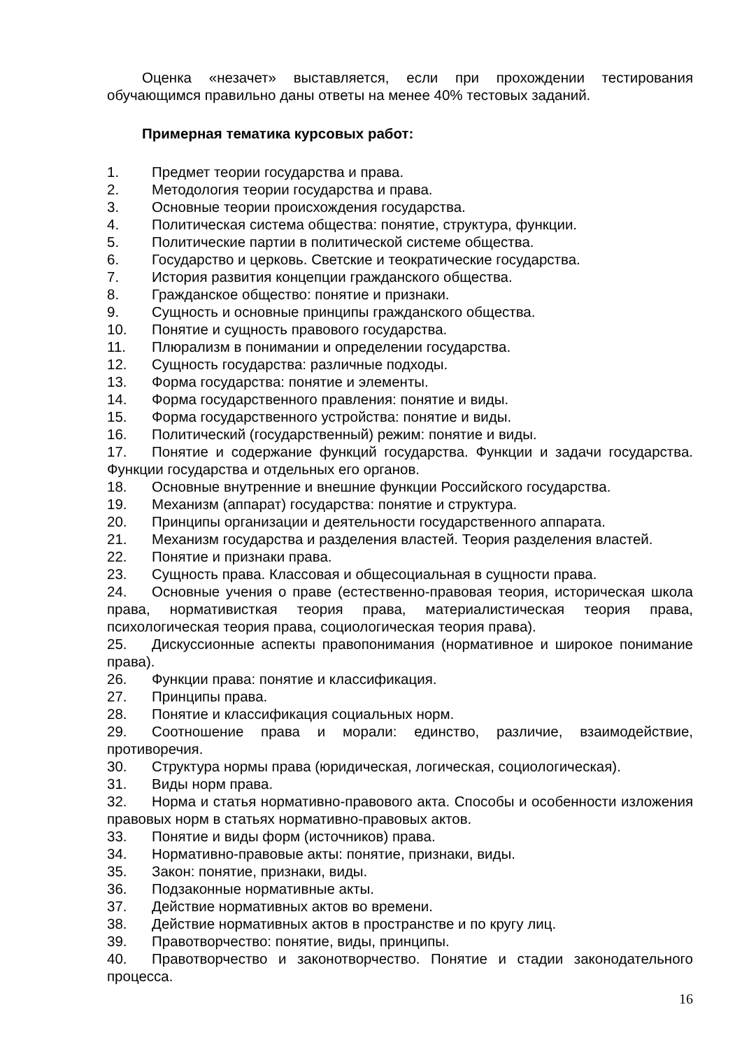Оценка «незачет» выставляется, если при прохождении тестирования обучающимся правильно даны ответы на менее 40% тестовых заданий.
Примерная тематика курсовых работ:
1. Предмет теории государства и права.
2. Методология теории государства и права.
3. Основные теории происхождения государства.
4. Политическая система общества: понятие, структура, функции.
5. Политические партии в политической системе общества.
6. Государство и церковь. Светские и теократические государства.
7. История развития концепции гражданского общества.
8. Гражданское общество: понятие и признаки.
9. Сущность и основные принципы гражданского общества.
10. Понятие и сущность правового государства.
11. Плюрализм в понимании и определении государства.
12. Сущность государства: различные подходы.
13. Форма государства: понятие и элементы.
14. Форма государственного правления: понятие и виды.
15. Форма государственного устройства: понятие и виды.
16. Политический (государственный) режим: понятие и виды.
17. Понятие и содержание функций государства. Функции и задачи государства. Функции государства и отдельных его органов.
18. Основные внутренние и внешние функции Российского государства.
19. Механизм (аппарат) государства: понятие и структура.
20. Принципы организации и деятельности государственного аппарата.
21. Механизм государства и разделения властей. Теория разделения властей.
22. Понятие и признаки права.
23. Сущность права. Классовая и общесоциальная в сущности права.
24. Основные учения о праве (естественно-правовая теория, историческая школа права, нормативисткая теория права, материалистическая теория права, психологическая теория права, социологическая теория права).
25. Дискуссионные аспекты правопонимания (нормативное и широкое понимание права).
26. Функции права: понятие и классификация.
27. Принципы права.
28. Понятие и классификация социальных норм.
29. Соотношение права и морали: единство, различие, взаимодействие, противоречия.
30. Структура нормы права (юридическая, логическая, социологическая).
31. Виды норм права.
32. Норма и статья нормативно-правового акта. Способы и особенности изложения правовых норм в статьях нормативно-правовых актов.
33. Понятие и виды форм (источников) права.
34. Нормативно-правовые акты: понятие, признаки, виды.
35. Закон: понятие, признаки, виды.
36. Подзаконные нормативные акты.
37. Действие нормативных актов во времени.
38. Действие нормативных актов в пространстве и по кругу лиц.
39. Правотворчество: понятие, виды, принципы.
40. Правотворчество и законотворчество. Понятие и стадии законодательного процесса.
16